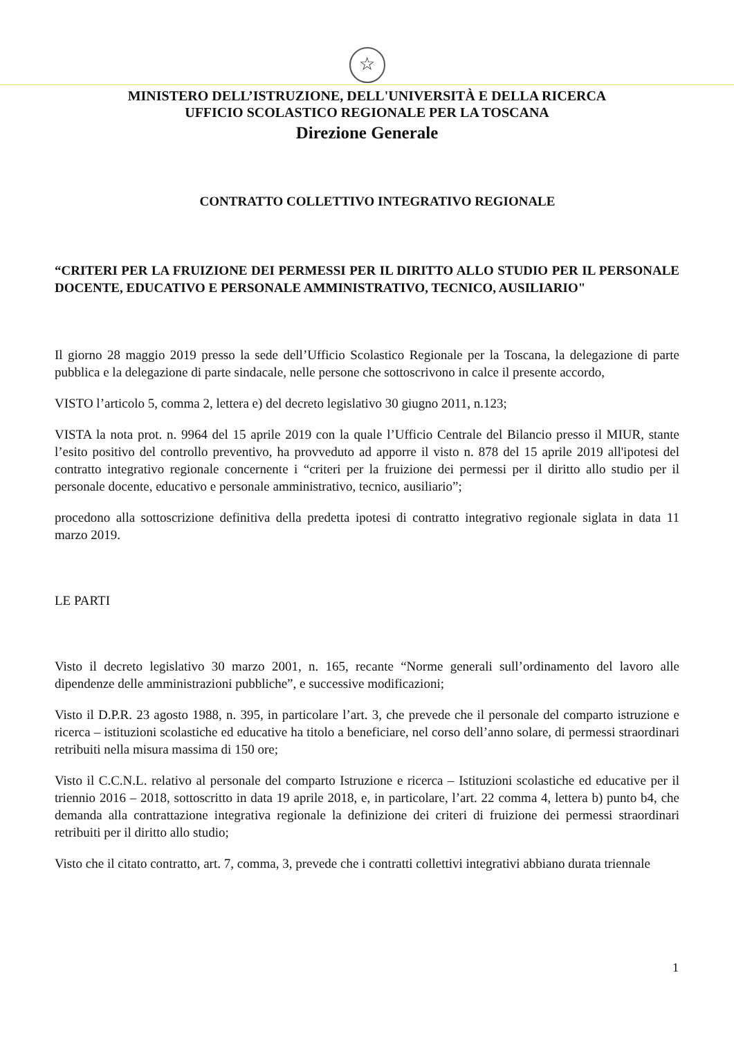☆
MINISTERO DELL’ISTRUZIONE, DELL'UNIVERSITÀ E DELLA RICERCA
UFFICIO SCOLASTICO REGIONALE PER LA TOSCANA
Direzione Generale
CONTRATTO COLLETTIVO INTEGRATIVO REGIONALE
“CRITERI PER LA FRUIZIONE DEI PERMESSI PER IL DIRITTO ALLO STUDIO PER IL PERSONALE DOCENTE, EDUCATIVO E PERSONALE AMMINISTRATIVO, TECNICO, AUSILIARIO"
Il giorno 28 maggio 2019 presso la sede dell’Ufficio Scolastico Regionale per la Toscana, la delegazione di parte pubblica e la delegazione di parte sindacale, nelle persone che sottoscrivono in calce il presente accordo,
VISTO l’articolo 5, comma 2, lettera e) del decreto legislativo 30 giugno 2011, n.123;
VISTA la nota prot. n. 9964 del 15 aprile 2019 con la quale l’Ufficio Centrale del Bilancio presso il MIUR, stante l’esito positivo del controllo preventivo, ha provveduto ad apporre il visto n. 878 del 15 aprile 2019 all'ipotesi del contratto integrativo regionale concernente i “criteri per la fruizione dei permessi per il diritto allo studio per il personale docente, educativo e personale amministrativo, tecnico, ausiliario”;
procedono alla sottoscrizione definitiva della predetta ipotesi di contratto integrativo regionale siglata in data 11 marzo 2019.
LE PARTI
Visto il decreto legislativo 30 marzo 2001, n. 165, recante “Norme generali sull’ordinamento del lavoro alle dipendenze delle amministrazioni pubbliche”, e successive modificazioni;
Visto il D.P.R. 23 agosto 1988, n. 395, in particolare l’art. 3, che prevede che il personale del comparto istruzione e ricerca – istituzioni scolastiche ed educative ha titolo a beneficiare, nel corso dell’anno solare, di permessi straordinari retribuiti nella misura massima di 150 ore;
Visto il C.C.N.L. relativo al personale del comparto Istruzione e ricerca – Istituzioni scolastiche ed educative per il triennio 2016 – 2018, sottoscritto in data 19 aprile 2018, e, in particolare, l’art. 22 comma 4, lettera b) punto b4, che demanda alla contrattazione integrativa regionale la definizione dei criteri di fruizione dei permessi straordinari retribuiti per il diritto allo studio;
Visto che il citato contratto, art. 7, comma, 3, prevede che i contratti collettivi integrativi abbiano durata triennale
1